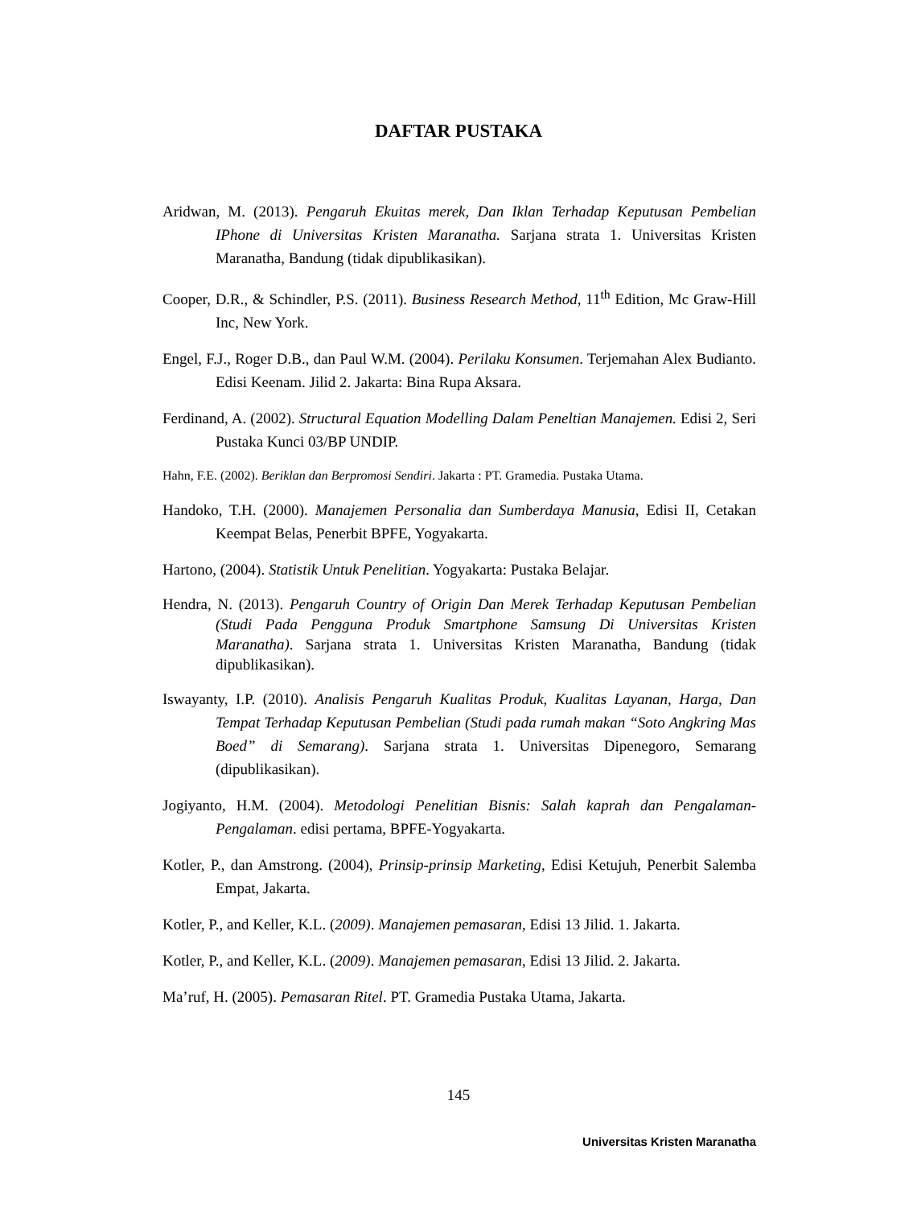DAFTAR PUSTAKA
Aridwan, M. (2013). Pengaruh Ekuitas merek, Dan Iklan Terhadap Keputusan Pembelian IPhone di Universitas Kristen Maranatha. Sarjana strata 1. Universitas Kristen Maranatha, Bandung (tidak dipublikasikan).
Cooper, D.R., & Schindler, P.S. (2011). Business Research Method, 11<sup>th</sup> Edition, Mc Graw-Hill Inc, New York.
Engel, F.J., Roger D.B., dan Paul W.M. (2004). Perilaku Konsumen. Terjemahan Alex Budianto. Edisi Keenam. Jilid 2. Jakarta: Bina Rupa Aksara.
Ferdinand, A. (2002). Structural Equation Modelling Dalam Peneltian Manajemen. Edisi 2, Seri Pustaka Kunci 03/BP UNDIP.
Hahn, F.E. (2002). Beriklan dan Berpromosi Sendiri. Jakarta : PT. Gramedia. Pustaka Utama.
Handoko, T.H. (2000). Manajemen Personalia dan Sumberdaya Manusia, Edisi II, Cetakan Keempat Belas, Penerbit BPFE, Yogyakarta.
Hartono, (2004). Statistik Untuk Penelitian. Yogyakarta: Pustaka Belajar.
Hendra, N. (2013). Pengaruh Country of Origin Dan Merek Terhadap Keputusan Pembelian (Studi Pada Pengguna Produk Smartphone Samsung Di Universitas Kristen Maranatha). Sarjana strata 1. Universitas Kristen Maranatha, Bandung (tidak dipublikasikan).
Iswayanty, I.P. (2010). Analisis Pengaruh Kualitas Produk, Kualitas Layanan, Harga, Dan Tempat Terhadap Keputusan Pembelian (Studi pada rumah makan “Soto Angkring Mas Boed” di Semarang). Sarjana strata 1. Universitas Dipenegoro, Semarang (dipublikasikan).
Jogiyanto, H.M. (2004). Metodologi Penelitian Bisnis: Salah kaprah dan Pengalaman-Pengalaman. edisi pertama, BPFE-Yogyakarta.
Kotler, P., dan Amstrong. (2004), Prinsip-prinsip Marketing, Edisi Ketujuh, Penerbit Salemba Empat, Jakarta.
Kotler, P., and Keller, K.L. (2009). Manajemen pemasaran, Edisi 13 Jilid. 1. Jakarta.
Kotler, P., and Keller, K.L. (2009). Manajemen pemasaran, Edisi 13 Jilid. 2. Jakarta.
Ma’ruf, H. (2005). Pemasaran Ritel. PT. Gramedia Pustaka Utama, Jakarta.
145
Universitas Kristen Maranatha